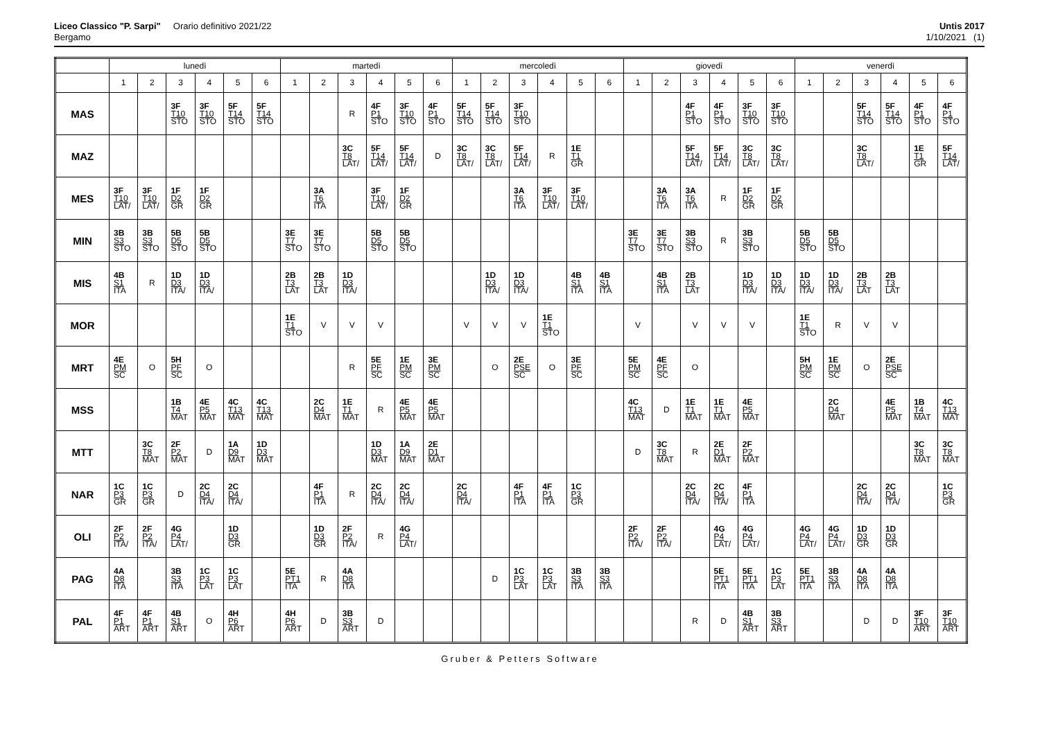Liceo Classico "P. Sarpi" Orario definitivo 2021/22
Bergamo
Untis 2017
1/10/2021 (1)
| | lunedì | | | | | | martedì | | | | | | mercoledì | | | | | | giovedì | | | | | | venerdì | | | | | |
| --- | --- | --- | --- | --- | --- | --- | --- | --- | --- | --- | --- | --- | --- | --- | --- | --- | --- | --- | --- | --- | --- | --- | --- | --- | --- | --- | --- | --- | --- | --- |
| | 1 | 2 | 3 | 4 | 5 | 6 | 1 | 2 | 3 | 4 | 5 | 6 | 1 | 2 | 3 | 4 | 5 | 6 | 1 | 2 | 3 | 4 | 5 | 6 | 1 | 2 | 3 | 4 | 5 | 6 |
| MAS | | | 3F T10 STO | 3F T10 STO | 5F T14 STO | 5F T14 STO | | | R | 4F P1 STO | 3F T10 STO | 4F P1 STO | 5F T14 STO | 5F T14 STO | 3F T10 STO | | | | | | 4F P1 STO | 4F P1 STO | 3F T10 STO | 3F T10 STO | | | 5F T14 STO | 5F T14 STO | 4F P1 STO | 4F P1 STO |
| MAZ | | | | | | | | | 3C T8 LAT/ | 5F T14 LAT/ | 5F T14 LAT/ | D | 3C T8 LAT/ | 3C T8 LAT/ | 5F T14 LAT/ | R | 1E T1 GR | | | | 5F T14 LAT/ | 5F T14 LAT/ | 3C T8 LAT/ | 3C T8 LAT/ | | | 3C T8 LAT/ | | 1E T1 GR | 5F T14 LAT/ |
| MES | 3F T10 LAT/ | 3F T10 LAT/ | 1F D2 GR | 1F D2 GR | | | | 3A T6 ITA | | 3F T10 LAT/ | 1F D2 GR | | | | 3A T6 ITA | 3F T10 LAT/ | 3F T10 LAT/ | | | 3A T6 ITA | 3A T6 ITA | R | 1F D2 GR | 1F D2 GR | | | | | | |
| MIN | 3B S3 STO | 3B S3 STO | 5B D5 STO | 5B D5 STO | | | 3E T7 STO | 3E T7 STO | | 5B D5 STO | 5B D5 STO | | | | | | | | 3E T7 STO | 3E T7 STO | 3B S3 STO | R | 3B S3 STO | | 5B D5 STO | 5B D5 STO | | | | |
| MIS | 4B S1 ITA | R | 1D D3 ITA/ | 1D D3 ITA/ | | | 2B T3 LAT | 2B T3 LAT | 1D D3 ITA/ | | | | | 1D D3 ITA/ | 1D D3 ITA/ | | 4B S1 ITA | 4B S1 ITA | | 4B S1 ITA | 2B T3 LAT | | 1D D3 ITA/ | 1D D3 ITA/ | 1D D3 ITA/ | 1D D3 ITA/ | 2B T3 LAT | 2B T3 LAT | | |
| MOR | | | | | | | 1E T1 STO | V | V | V | | | V | V | V | 1E T1 STO | | | V | | V | V | V | | 1E T1 STO | R | V | V | | |
| MRT | 4E PM SC | O | 5H PF SC | O | | | | | R | 5E PF SC | 1E PM SC | 3E PM SC | | O | 2E PSE SC | O | 3E PF SC | | 5E PM SC | 4E PF SC | O | | | | 5H PM SC | 1E PM SC | O | 2E PSE SC | | |
| MSS | | | 1B T4 MAT | 4E P5 MAT | 4C T13 MAT | 4C T13 MAT | | 2C D4 MAT | 1E T1 MAT | R | 4E P5 MAT | 4E P5 MAT | | | | | | | 4C T13 MAT | D | 1E T1 MAT | 1E T1 MAT | 4E P5 MAT | | | 2C D4 MAT | | 4E P5 MAT | 1B T4 MAT | 4C T13 MAT |
| MTT | | 3C T8 MAT | 2F P2 MAT | D | 1A D9 MAT | 1D D3 MAT | | | | 1D D3 MAT | 1A D9 MAT | 2E D1 MAT | | | | | | | D | 3C T8 MAT | R | 2E D1 MAT | 2F P2 MAT | | | | | | 3C T8 MAT | 3C T8 MAT |
| NAR | 1C P3 GR | 1C P3 GR | D | 2C D4 ITA/ | 2C D4 ITA/ | | | 4F P1 ITA | R | 2C D4 ITA/ | 2C D4 ITA/ | | 2C D4 ITA/ | | 4F P1 ITA | 4F P1 ITA | 1C P3 GR | | | | 2C D4 ITA/ | 2C D4 ITA/ | 4F P1 ITA | | | | 2C D4 ITA/ | 2C D4 ITA/ | | 1C P3 GR |
| OLI | 2F P2 ITA/ | 2F P2 ITA/ | 4G P4 LAT/ | | 1D D3 GR | | | 1D D3 GR | 2F P2 ITA/ | R | 4G P4 LAT/ | | | | | | | | 2F P2 ITA/ | 2F P2 ITA/ | | 4G P4 LAT/ | 4G P4 LAT/ | | 4G P4 LAT/ | 4G P4 LAT/ | 1D D3 GR | 1D D3 GR | | |
| PAG | 4A D8 ITA | | 3B S3 ITA | 1C P3 LAT | 1C P3 LAT | | 5E PT1 ITA | R | 4A D8 ITA | | | | | D | 1C P3 LAT | 1C P3 LAT | 3B S3 ITA | 3B S3 ITA | | | | 5E PT1 ITA | 5E PT1 ITA | 1C P3 LAT | 5E PT1 ITA | 3B S3 ITA | 4A D8 ITA | 4A D8 ITA | | |
| PAL | 4F P1 ART | 4F P1 ART | 4B S1 ART | O | 4H P6 ART | | 4H P6 ART | D | 3B S3 ART | D | | | | | | | | | | | R | D | 4B S1 ART | 3B S3 ART | | | D | D | 3F T10 ART | 3F T10 ART |
Gruber & Petters Software